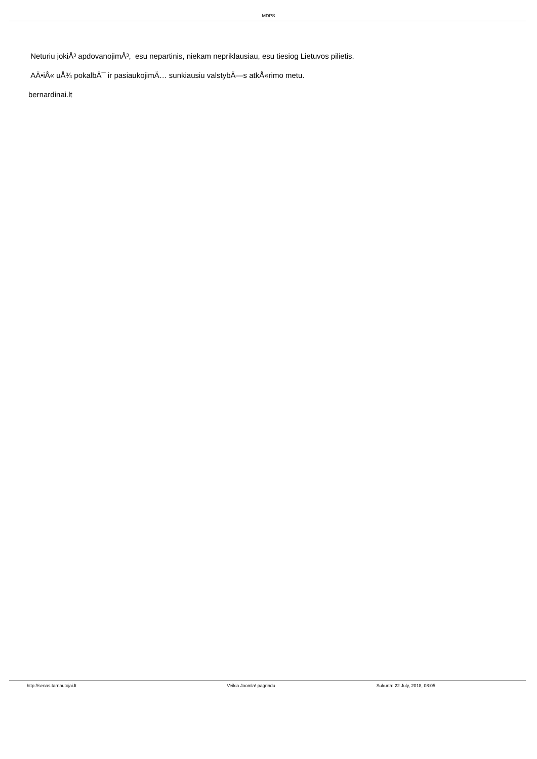MDPS
Neturiu jokiÅ³ apdovanojimÅ³, esu nepartinis, niekam nepriklausiau, esu tiesiog Lietuvos pilietis.
AÄ•iÅ« uÅ¾ pokalbÄ¯ ir pasiaukojimÄ… sunkiausiu valstybÄ—s atkÅ«rimo metu.
bernardinai.lt
http://senas.tarnautojai.lt Veikia Joomla! pagrindu Sukurta: 22 July, 2018, 08:05